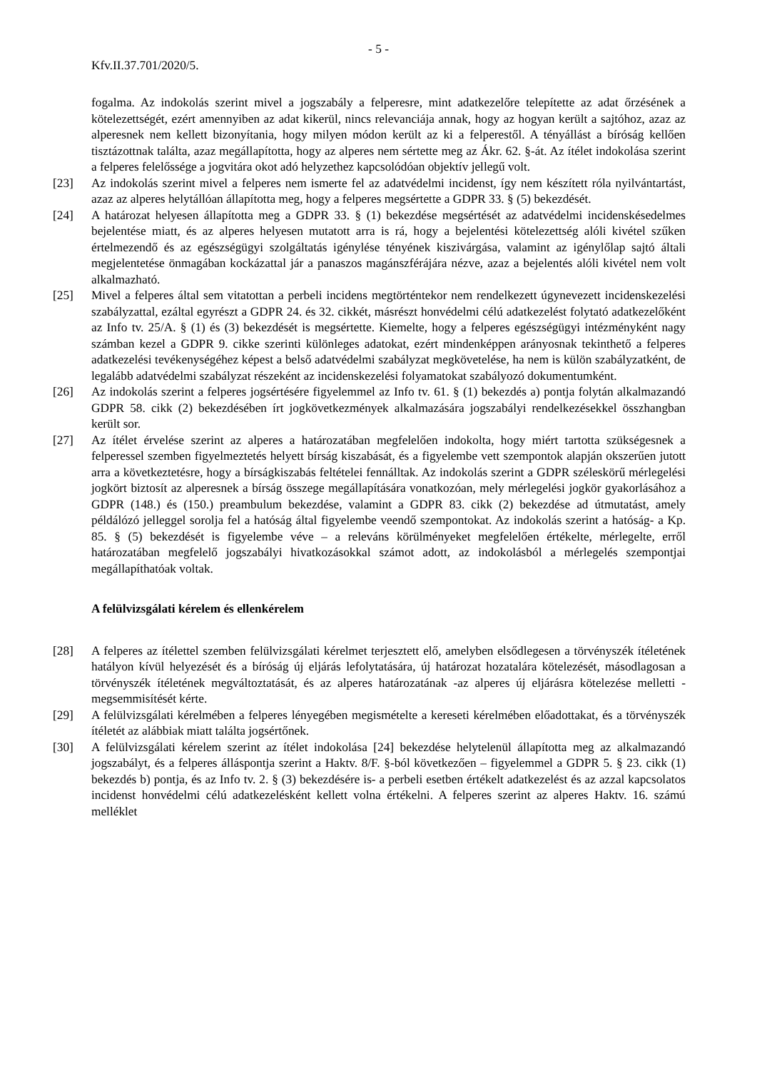- 5 -
Kfv.II.37.701/2020/5.
fogalma. Az indokolás szerint mivel a jogszabály a felperesre, mint adatkezelőre telepítette az adat őrzésének a kötelezettségét, ezért amennyiben az adat kikerül, nincs relevanciája annak, hogy az hogyan került a sajtóhoz, azaz az alperesnek nem kellett bizonyítania, hogy milyen módon került az ki a felperestől. A tényállást a bíróság kellően tisztázottnak találta, azaz megállapította, hogy az alperes nem sértette meg az Ákr. 62. §-át. Az ítélet indokolása szerint a felperes felelőssége a jogvitára okot adó helyzethez kapcsolódóan objektív jellegű volt.
[23] Az indokolás szerint mivel a felperes nem ismerte fel az adatvédelmi incidenst, így nem készített róla nyilvántartást, azaz az alperes helytállóan állapította meg, hogy a felperes megsértette a GDPR 33. § (5) bekezdését.
[24] A határozat helyesen állapította meg a GDPR 33. § (1) bekezdése megsértését az adatvédelmi incidenskésedelmes bejelentése miatt, és az alperes helyesen mutatott arra is rá, hogy a bejelentési kötelezettség alóli kivétel szűken értelmezendő és az egészségügyi szolgáltatás igénylése tényének kiszivárgása, valamint az igénylőlap sajtó általi megjelentetése önmagában kockázattal jár a panaszos magánszférájára nézve, azaz a bejelentés alóli kivétel nem volt alkalmazható.
[25] Mivel a felperes által sem vitatottan a perbeli incidens megtörténtekor nem rendelkezett úgynevezett incidenskezelési szabályzattal, ezáltal egyrészt a GDPR 24. és 32. cikkét, másrészt honvédelmi célú adatkezelést folytató adatkezelőként az Info tv. 25/A. § (1) és (3) bekezdését is megsértette. Kiemelte, hogy a felperes egészségügyi intézményként nagy számban kezel a GDPR 9. cikke szerinti különleges adatokat, ezért mindenképpen arányosnak tekinthető a felperes adatkezelési tevékenységéhez képest a belső adatvédelmi szabályzat megkövetelése, ha nem is külön szabályzatként, de legalább adatvédelmi szabályzat részeként az incidenskezelési folyamatokat szabályozó dokumentumként.
[26] Az indokolás szerint a felperes jogsértésére figyelemmel az Info tv. 61. § (1) bekezdés a) pontja folytán alkalmazandó GDPR 58. cikk (2) bekezdésében írt jogkövetkezmények alkalmazására jogszabályi rendelkezésekkel összhangban került sor.
[27] Az ítélet érvelése szerint az alperes a határozatában megfelelően indokolta, hogy miért tartotta szükségesnek a felperessel szemben figyelmeztetés helyett bírság kiszabását, és a figyelembe vett szempontok alapján okszerűen jutott arra a következtetésre, hogy a bírságkiszabás feltételei fennálltak. Az indokolás szerint a GDPR széleskörű mérlegelési jogkört biztosít az alperesnek a bírság összege megállapítására vonatkozóan, mely mérlegelési jogkör gyakorlásához a GDPR (148.) és (150.) preambulum bekezdése, valamint a GDPR 83. cikk (2) bekezdése ad útmutatást, amely példálózó jelleggel sorolja fel a hatóság által figyelembe veendő szempontokat. Az indokolás szerint a hatóság- a Kp. 85. § (5) bekezdését is figyelembe véve – a releváns körülményeket megfelelően értékelte, mérlegelte, erről határozatában megfelelő jogszabályi hivatkozásokkal számot adott, az indokolásból a mérlegelés szempontjai megállapíthatóak voltak.
A felülvizsgálati kérelem és ellenkérelem
[28] A felperes az ítélettel szemben felülvizsgálati kérelmet terjesztett elő, amelyben elsődlegesen a törvényszék ítéletének hatályon kívül helyezését és a bíróság új eljárás lefolytatására, új határozat hozatalára kötelezését, másodlagosan a törvényszék ítéletének megváltoztatását, és az alperes határozatának -az alperes új eljárásra kötelezése melletti - megsemmisítését kérte.
[29] A felülvizsgálati kérelmében a felperes lényegében megismételte a kereseti kérelmében előadottakat, és a törvényszék ítéletét az alábbiak miatt találta jogsértőnek.
[30] A felülvizsgálati kérelem szerint az ítélet indokolása [24] bekezdése helytelenül állapította meg az alkalmazandó jogszabályt, és a felperes álláspontja szerint a Haktv. 8/F. §-ból következően – figyelemmel a GDPR 5. § 23. cikk (1) bekezdés b) pontja, és az Info tv. 2. § (3) bekezdésére is- a perbeli esetben értékelt adatkezelést és az azzal kapcsolatos incidenst honvédelmi célú adatkezelésként kellett volna értékelni. A felperes szerint az alperes Haktv. 16. számú melléklet